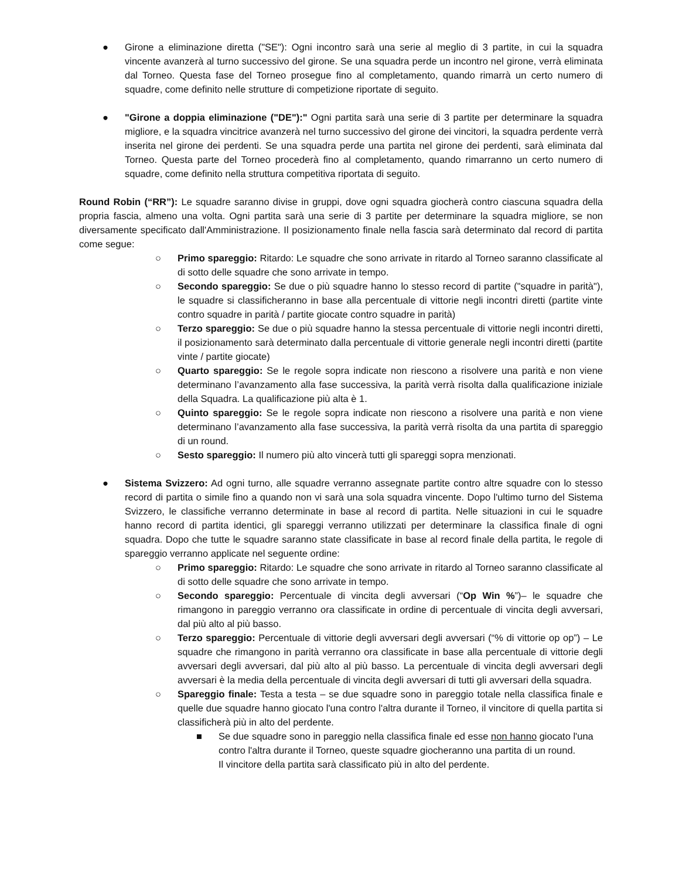● Girone a eliminazione diretta ("SE"): Ogni incontro sarà una serie al meglio di 3 partite, in cui la squadra vincente avanzerà al turno successivo del girone. Se una squadra perde un incontro nel girone, verrà eliminata dal Torneo. Questa fase del Torneo prosegue fino al completamento, quando rimarrà un certo numero di squadre, come definito nelle strutture di competizione riportate di seguito.
● "Girone a doppia eliminazione ("DE"):" Ogni partita sarà una serie di 3 partite per determinare la squadra migliore, e la squadra vincitrice avanzerà nel turno successivo del girone dei vincitori, la squadra perdente verrà inserita nel girone dei perdenti. Se una squadra perde una partita nel girone dei perdenti, sarà eliminata dal Torneo. Questa parte del Torneo procederà fino al completamento, quando rimarranno un certo numero di squadre, come definito nella struttura competitiva riportata di seguito.
Round Robin (“RR”): Le squadre saranno divise in gruppi, dove ogni squadra giocherà contro ciascuna squadra della propria fascia, almeno una volta. Ogni partita sarà una serie di 3 partite per determinare la squadra migliore, se non diversamente specificato dall'Amministrazione. Il posizionamento finale nella fascia sarà determinato dal record di partita come segue:
○ Primo spareggio: Ritardo: Le squadre che sono arrivate in ritardo al Torneo saranno classificate al di sotto delle squadre che sono arrivate in tempo.
○ Secondo spareggio: Se due o più squadre hanno lo stesso record di partite ("squadre in parità"), le squadre si classificheranno in base alla percentuale di vittorie negli incontri diretti (partite vinte contro squadre in parità / partite giocate contro squadre in parità)
○ Terzo spareggio: Se due o più squadre hanno la stessa percentuale di vittorie negli incontri diretti, il posizionamento sarà determinato dalla percentuale di vittorie generale negli incontri diretti (partite vinte / partite giocate)
○ Quarto spareggio: Se le regole sopra indicate non riescono a risolvere una parità e non viene determinano l’avanzamento alla fase successiva, la parità verrà risolta dalla qualificazione iniziale della Squadra. La qualificazione più alta è 1.
○ Quinto spareggio: Se le regole sopra indicate non riescono a risolvere una parità e non viene determinano l’avanzamento alla fase successiva, la parità verrà risolta da una partita di spareggio di un round.
○ Sesto spareggio: Il numero più alto vincerà tutti gli spareggi sopra menzionati.
● Sistema Svizzero: Ad ogni turno, alle squadre verranno assegnate partite contro altre squadre con lo stesso record di partita o simile fino a quando non vi sarà una sola squadra vincente. Dopo l'ultimo turno del Sistema Svizzero, le classifiche verranno determinate in base al record di partita. Nelle situazioni in cui le squadre hanno record di partita identici, gli spareggi verranno utilizzati per determinare la classifica finale di ogni squadra. Dopo che tutte le squadre saranno state classificate in base al record finale della partita, le regole di spareggio verranno applicate nel seguente ordine:
○ Primo spareggio: Ritardo: Le squadre che sono arrivate in ritardo al Torneo saranno classificate al di sotto delle squadre che sono arrivate in tempo.
○ Secondo spareggio: Percentuale di vincita degli avversari (“Op Win %”)– le squadre che rimangono in pareggio verranno ora classificate in ordine di percentuale di vincita degli avversari, dal più alto al più basso.
○ Terzo spareggio: Percentuale di vittorie degli avversari degli avversari (“% di vittorie op op”) – Le squadre che rimangono in parità verranno ora classificate in base alla percentuale di vittorie degli avversari degli avversari, dal più alto al più basso. La percentuale di vincita degli avversari degli avversari è la media della percentuale di vincita degli avversari di tutti gli avversari della squadra.
○ Spareggio finale: Testa a testa – se due squadre sono in pareggio totale nella classifica finale e quelle due squadre hanno giocato l'una contro l'altra durante il Torneo, il vincitore di quella partita si classificherà più in alto del perdente.
■ Se due squadre sono in pareggio nella classifica finale ed esse non hanno giocato l'una contro l'altra durante il Torneo, queste squadre giocheranno una partita di un round.
Il vincitore della partita sarà classificato più in alto del perdente.